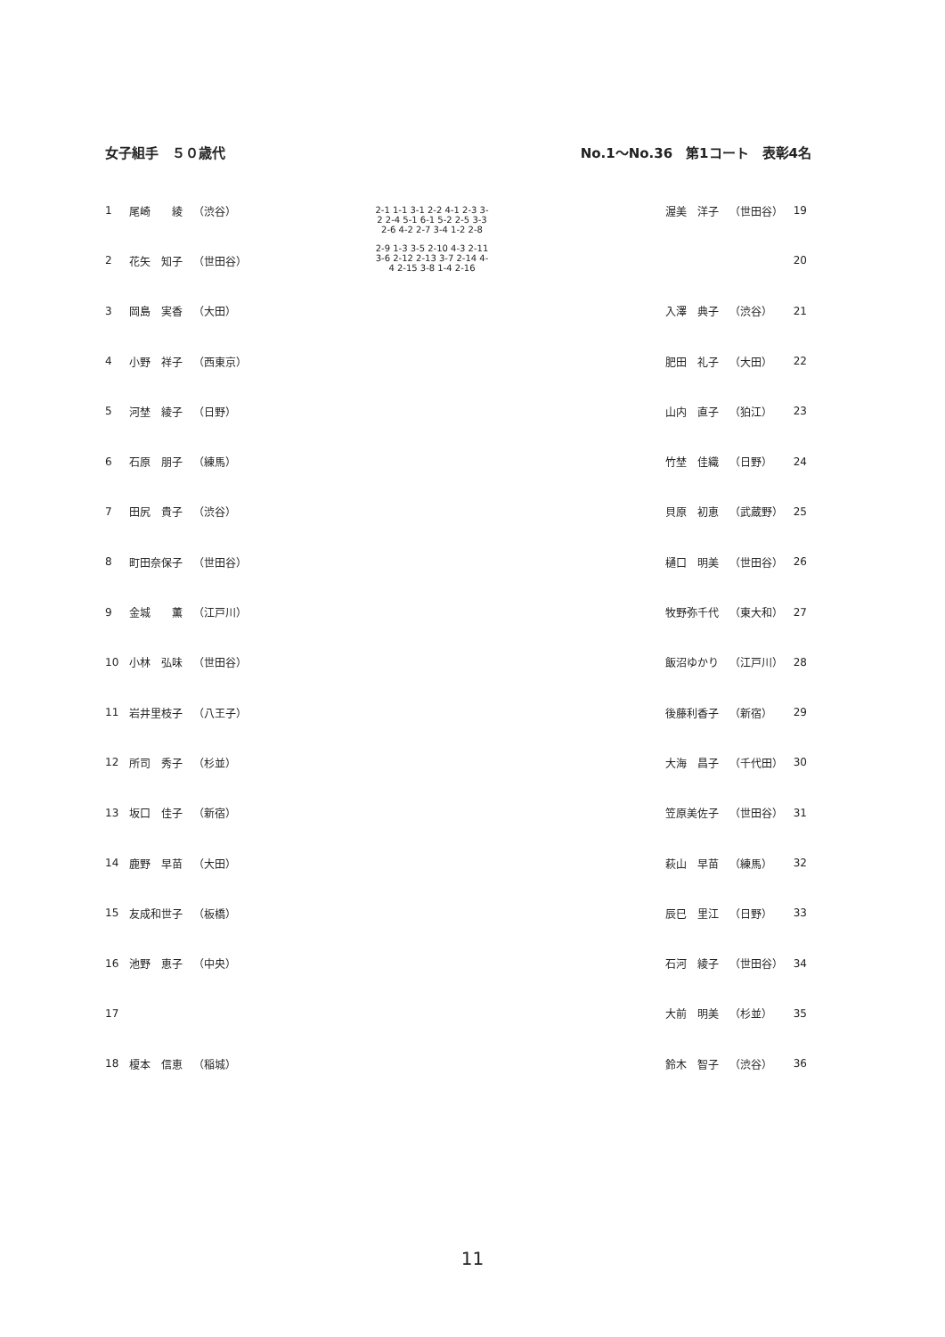女子組手　５０歳代 No.1～No.36　第1コート　表彰4名
| 1 | 尾崎 綾 | （渋谷） |
| 2 | 花矢 知子 | （世田谷） |
| 3 | 岡島 実香 | （大田） |
| 4 | 小野 祥子 | （西東京） |
| 5 | 河埜 綾子 | （日野） |
| 6 | 石原 朋子 | （練馬） |
| 7 | 田尻 貴子 | （渋谷） |
| 8 | 町田奈保子 | （世田谷） |
| 9 | 金城 薫 | （江戸川） |
| 10 | 小林 弘味 | （世田谷） |
| 11 | 岩井里枝子 | （八王子） |
| 12 | 所司 秀子 | （杉並） |
| 13 | 坂口 佳子 | （新宿） |
| 14 | 鹿野 早苗 | （大田） |
| 15 | 友成和世子 | （板橋） |
| 16 | 池野 恵子 | （中央） |
| 17 | | |
| 18 | 榎本 信恵 | （稲城） |
| 渥美 洋子 | （世田谷） | 19 |
| | | 20 |
| 入澤 典子 | （渋谷） | 21 |
| 肥田 礼子 | （大田） | 22 |
| 山内 直子 | （狛江） | 23 |
| 竹埜 佳織 | （日野） | 24 |
| 貝原 初恵 | （武蔵野） | 25 |
| 樋口 明美 | （世田谷） | 26 |
| 牧野弥千代 | （東大和） | 27 |
| 飯沼ゆかり | （江戸川） | 28 |
| 後藤利香子 | （新宿） | 29 |
| 大海 昌子 | （千代田） | 30 |
| 笠原美佐子 | （世田谷） | 31 |
| 萩山 早苗 | （練馬） | 32 |
| 辰巳 里江 | （日野） | 33 |
| 石河 綾子 | （世田谷） | 34 |
| 大前 明美 | （杉並） | 35 |
| 鈴木 智子 | （渋谷） | 36 |
2-1 1-1 3-1 2-2 4-1 2-3 3-2 2-4 5-1 6-1 5-2 2-5 3-3 2-6 4-2 2-7 3-4 1-2 2-8
2-9 1-3 3-5 2-10 4-3 2-11 3-6 2-12 2-13 3-7 2-14 4-4 2-15 3-8 1-4 2-16
11